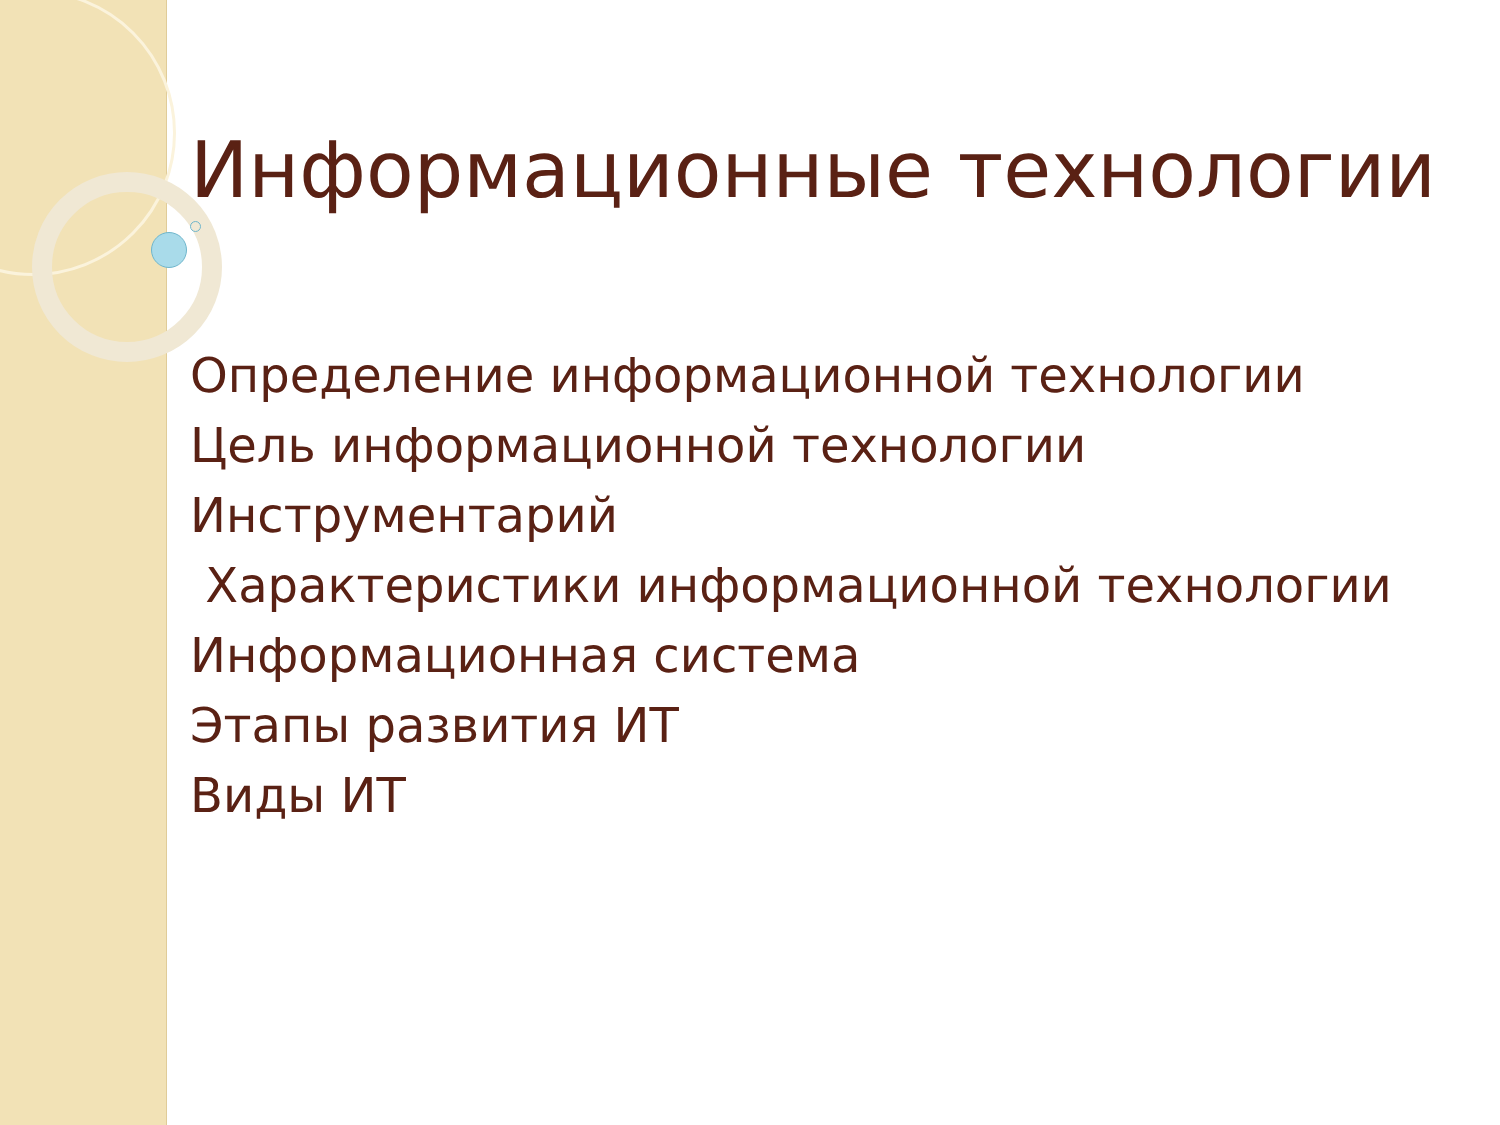Информационные технологии
Определение информационной технологии
Цель информационной технологии
Инструментарий
Характеристики информационной технологии
Информационная система
Этапы развития ИТ
Виды ИТ